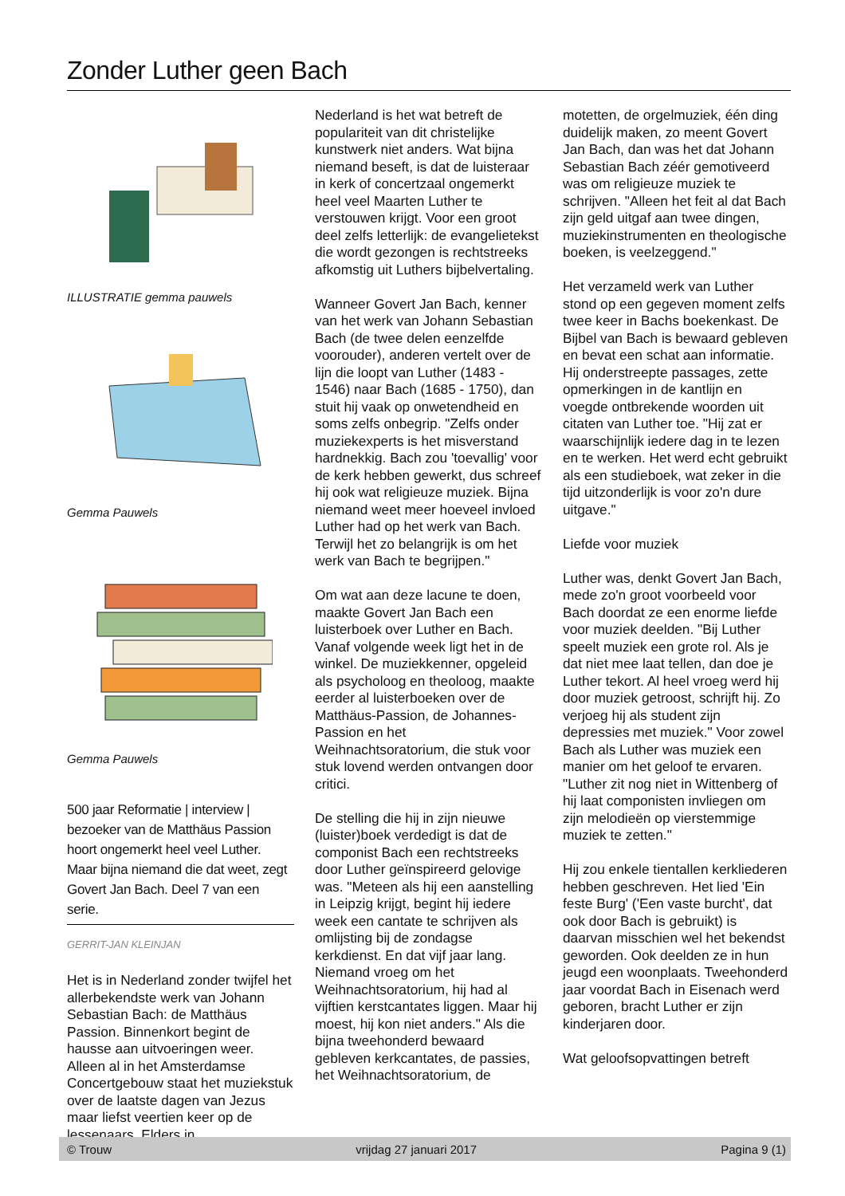Zonder Luther geen Bach
ILLUSTRATIE gemma pauwels
Gemma Pauwels
Gemma Pauwels
500 jaar Reformatie | interview | bezoeker van de Matthäus Passion hoort ongemerkt heel veel Luther. Maar bijna niemand die dat weet, zegt Govert Jan Bach. Deel 7 van een serie.
GERRIT-JAN KLEINJAN
Het is in Nederland zonder twijfel het allerbekendste werk van Johann Sebastian Bach: de Matthäus Passion. Binnenkort begint de hausse aan uitvoeringen weer. Alleen al in het Amsterdamse Concertgebouw staat het muziekstuk over de laatste dagen van Jezus maar liefst veertien keer op de lessenaars. Elders in
Nederland is het wat betreft de populariteit van dit christelijke kunstwerk niet anders. Wat bijna niemand beseft, is dat de luisteraar in kerk of concertzaal ongemerkt heel veel Maarten Luther te verstouwen krijgt. Voor een groot deel zelfs letterlijk: de evangelietekst die wordt gezongen is rechtstreeks afkomstig uit Luthers bijbelvertaling.
Wanneer Govert Jan Bach, kenner van het werk van Johann Sebastian Bach (de twee delen eenzelfde voorouder), anderen vertelt over de lijn die loopt van Luther (1483 - 1546) naar Bach (1685 - 1750), dan stuit hij vaak op onwetendheid en soms zelfs onbegrip. "Zelfs onder muziekexperts is het misverstand hardnekkig. Bach zou 'toevallig' voor de kerk hebben gewerkt, dus schreef hij ook wat religieuze muziek. Bijna niemand weet meer hoeveel invloed Luther had op het werk van Bach. Terwijl het zo belangrijk is om het werk van Bach te begrijpen."
Om wat aan deze lacune te doen, maakte Govert Jan Bach een luisterboek over Luther en Bach. Vanaf volgende week ligt het in de winkel. De muziekkenner, opgeleid als psycholoog en theoloog, maakte eerder al luisterboeken over de Matthäus-Passion, de Johannes-Passion en het Weihnachtsoratorium, die stuk voor stuk lovend werden ontvangen door critici.
De stelling die hij in zijn nieuwe (luister)boek verdedigt is dat de componist Bach een rechtstreeks door Luther geïnspireerd gelovige was. "Meteen als hij een aanstelling in Leipzig krijgt, begint hij iedere week een cantate te schrijven als omlijsting bij de zondagse kerkdienst. En dat vijf jaar lang. Niemand vroeg om het Weihnachtsoratorium, hij had al vijftien kerstcantates liggen. Maar hij moest, hij kon niet anders." Als die bijna tweehonderd bewaard gebleven kerkcantates, de passies, het Weihnachtsoratorium, de
motetten, de orgelmuziek, één ding duidelijk maken, zo meent Govert Jan Bach, dan was het dat Johann Sebastian Bach zéér gemotiveerd was om religieuze muziek te schrijven. "Alleen het feit al dat Bach zijn geld uitgaf aan twee dingen, muziekinstrumenten en theologische boeken, is veelzeggend."
Het verzameld werk van Luther stond op een gegeven moment zelfs twee keer in Bachs boekenkast. De Bijbel van Bach is bewaard gebleven en bevat een schat aan informatie. Hij onderstreepte passages, zette opmerkingen in de kantlijn en voegde ontbrekende woorden uit citaten van Luther toe. "Hij zat er waarschijnlijk iedere dag in te lezen en te werken. Het werd echt gebruikt als een studieboek, wat zeker in die tijd uitzonderlijk is voor zo'n dure uitgave."
Liefde voor muziek
Luther was, denkt Govert Jan Bach, mede zo'n groot voorbeeld voor Bach doordat ze een enorme liefde voor muziek deelden. "Bij Luther speelt muziek een grote rol. Als je dat niet mee laat tellen, dan doe je Luther tekort. Al heel vroeg werd hij door muziek getroost, schrijft hij. Zo verjoeg hij als student zijn depressies met muziek." Voor zowel Bach als Luther was muziek een manier om het geloof te ervaren. "Luther zit nog niet in Wittenberg of hij laat componisten invliegen om zijn melodieën op vierstemmige muziek te zetten."
Hij zou enkele tientallen kerkliederen hebben geschreven. Het lied 'Ein feste Burg' ('Een vaste burcht', dat ook door Bach is gebruikt) is daarvan misschien wel het bekendst geworden. Ook deelden ze in hun jeugd een woonplaats. Tweehonderd jaar voordat Bach in Eisenach werd geboren, bracht Luther er zijn kinderjaren door.
Wat geloofsopvattingen betreft
© Trouw vrijdag 27 januari 2017 Pagina 9 (1)